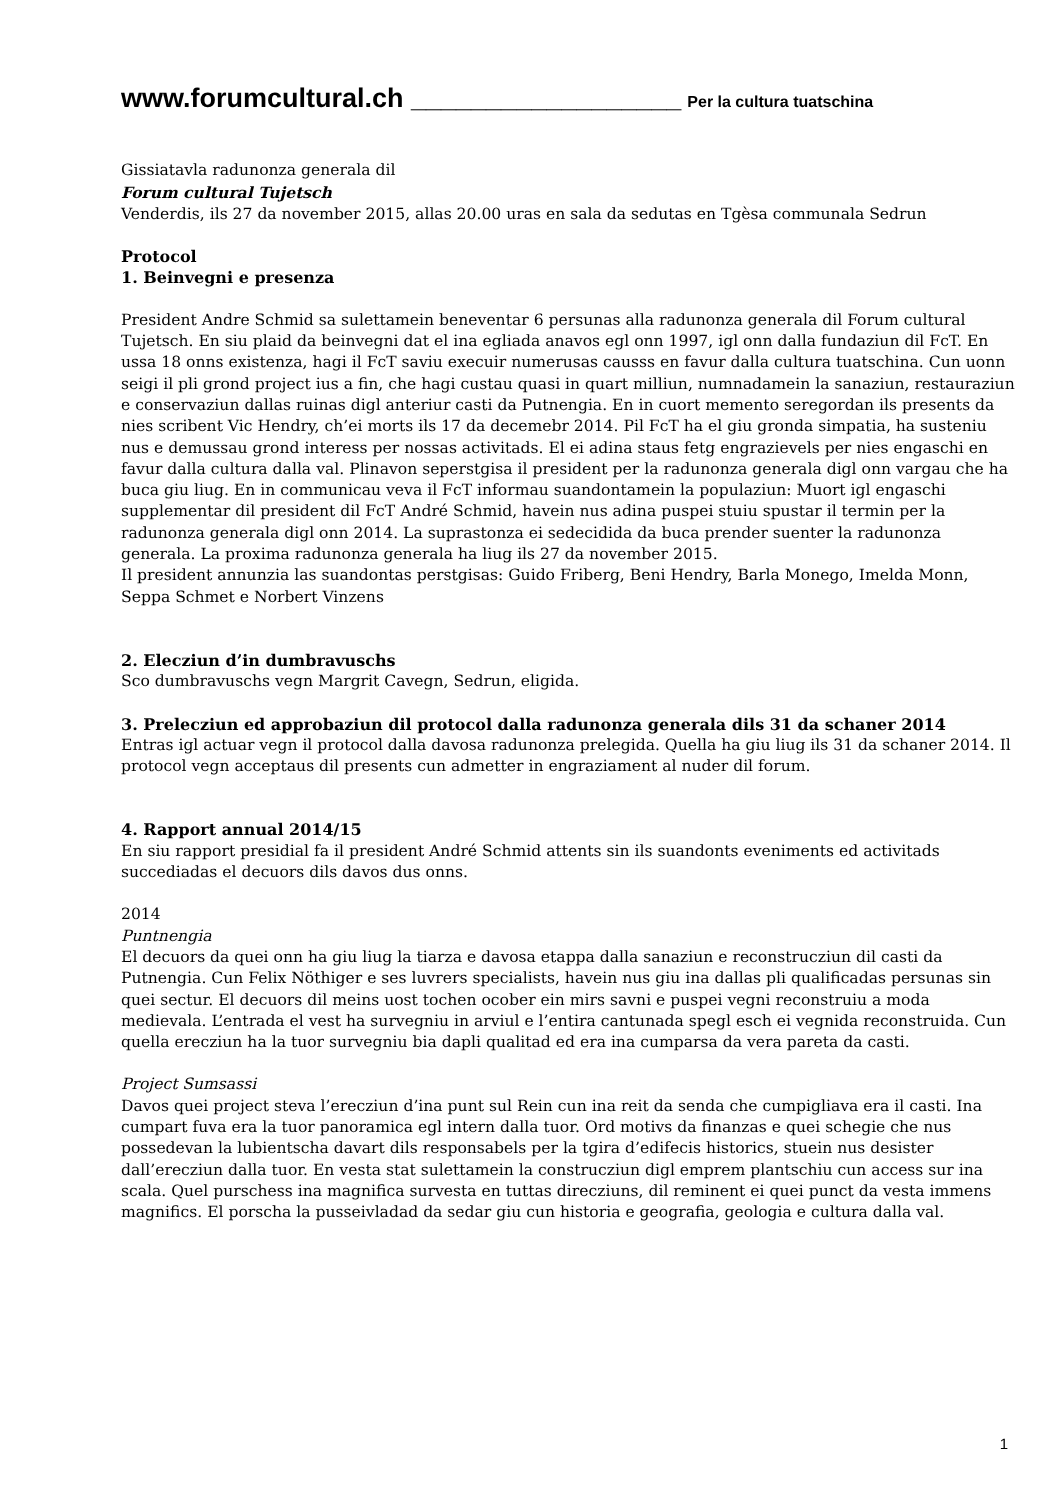www.forumcultural.ch __________________ Per la cultura tuatschina
Gissiatavla radunonza generala dil
Forum cultural Tujetsch
Venderdis, ils 27 da november 2015, allas 20.00 uras en sala da sedutas en Tgèsa communala Sedrun
Protocol
1. Beinvegni e presenza
President Andre Schmid sa sulettamein beneventar 6 persunas alla radunonza generala dil Forum cultural Tujetsch. En siu plaid da beinvegni dat el ina egliada anavos egl onn 1997, igl onn dalla fundaziun dil FcT. En ussa 18 onns existenza, hagi il FcT saviu execuir numerusas causss en favur dalla cultura tuatschina. Cun uonn seigi il pli grond project ius a fin, che hagi custau quasi in quart milliun, numnadamein la sanaziun, restauraziun e conservaziun dallas ruinas digl anteriur casti da Putnengia. En in cuort memento seregordan ils presents da nies scribent Vic Hendry, ch’ei morts ils 17 da decemebr 2014. Pil FcT ha el giu gronda simpatia, ha susteniu nus e demussau grond interess per nossas activitads. El ei adina staus fetg engrazievels per nies engaschi en favur dalla cultura dalla val. Plinavon seperstgisa il president per la radunonza generala digl onn vargau che ha buca giu liug. En in communicau veva il FcT informau suandontamein la populaziun: Muort igl engaschi supplementar dil president dil FcT André Schmid, havein nus adina puspei stuiu spustar il termin per la radunonza generala digl onn 2014. La suprastonza ei sedecidida da buca prender suenter la radunonza generala. La proxima radunonza generala ha liug ils 27 da november 2015.
Il president annunzia las suandontas perstgisas: Guido Friberg, Beni Hendry, Barla Monego, Imelda Monn, Seppa Schmet e Norbert Vinzens
2. Elecziun d’in dumbravuschs
Sco dumbravuschs vegn Margrit Cavegn, Sedrun, eligida.
3. Prelecziun ed approbaziun dil protocol dalla radunonza generala dils 31 da schaner 2014
Entras igl actuar vegn il protocol dalla davosa radunonza prelegida. Quella ha giu liug ils 31 da schaner 2014. Il protocol vegn acceptaus dil presents cun admetter in engraziament al nuder dil forum.
4. Rapport annual 2014/15
En siu rapport presidial fa il president André Schmid attents sin ils suandonts eveniments ed activitads succediadas el decuors dils davos dus onns.
2014
Puntnengia
El decuors da quei onn ha giu liug la tiarza e davosa etappa dalla sanaziun e reconstrucziun dil casti da Putnengia. Cun Felix Nöthiger e ses luvrers specialists, havein nus giu ina dallas pli qualificadas persunas sin quei sectur. El decuors dil meins uost tochen ocober ein mirs savni e puspei vegni reconstruiu a moda medievala. L’entrada el vest ha survegniu in arviul e l’entira cantunada spegl esch ei vegnida reconstruida. Cun quella erecziun ha la tuor survegniu bia dapli qualitad ed era ina cumparsa da vera pareta da casti.
Project Sumsassi
Davos quei project steva l’erecziun d’ina punt sul Rein cun ina reit da senda che cumpigliava era il casti. Ina cumpart fuva era la tuor panoramica egl intern dalla tuor. Ord motivs da finanzas e quei schegie che nus possedevan la lubientscha davart dils responsabels per la tgira d’edifecis historics, stuein nus desister dall’erecziun dalla tuor. En vesta stat sulettamein la construcziun digl emprem plantschiu cun access sur ina scala. Quel purschess ina magnifica survesta en tuttas direcziuns, dil reminent ei quei punct da vesta immens magnifics. El porscha la pusseivladad da sedar giu cun historia e geografia, geologia e cultura dalla val.
1